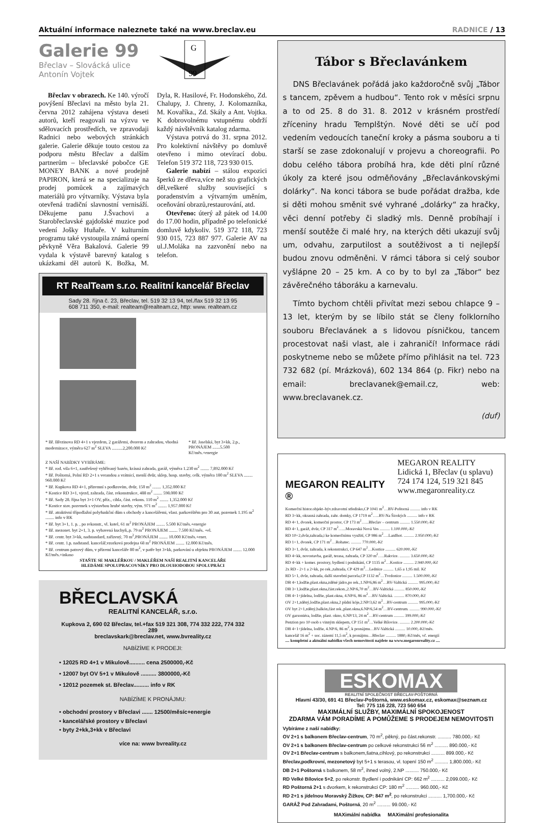Aktuální informace naleznete také na www.breclav.eu RADNICE / 13
Galerie 99
Břeclav – Slovácká ulice
Antonín Vojtek
G
99
Břeclav v obrazech. Ke 140. výročí povýšení Břeclavi na město byla 21. června 2012 zahájena výstava deseti autorů, kteří reagovali na výzvu ve sdělovacích prostředích, ve zpravodaji Radnici nebo webových stránkách galerie. Galerie děkuje touto cestou za podporu městu Břeclav a dalším partnerům – břeclavské pobočce GE MONEY BANK a nové prodejně PAPIRON, která se na specializuje na prodej pomůcek a zajímavých materiálů pro výtvarníky. Výstava byla otevřená tradiční slavnostní vernisáží. Děkujeme panu J.Švachovi a Starobřeclavské gajdošské muzice pod vedení Jošky Huňaře. V kulturním programu také vystoupila známá operní pěvkyně Věra Bakalová. Galerie 99 vydala k výstavě barevný katalog s ukázkami děl autorů K. Božka, M. Dyla, R. Hasilové, Fr. Hodonského, Zd. Chalupy, J. Chreny, J. Kolomazníka, M. Kovaříka., Zd. Skály a Ant. Vojtka. K dobrovolnému vstupnému obdrží každý návštěvník katalog zdarma.
Výstava potrvá do 31. srpna 2012. Pro kolektivní návštěvy po domluvě otevřeno i mimo otevírací dobu. Telefon 519 372 118, 723 930 015.
Galerie nabízí – stálou expozici šperků ze dřeva,více než sto grafických děl,veškeré služby související s poradenstvím a výtvarným uměním, oceňování obrazů,restaurování, atd.
Otevřeno: úterý až pátek od 14.00 do 17.00 hodin, případně po telefonické domluvě kdykoliv. 519 372 118, 723 930 015, 723 887 977. Galerie AV na ul.J.Moláka na zazvonění nebo na telefon.
RT RealTeam s.r.o. Realitní kancelář Břeclav
Sady 28. října č. 23, Břeclav, tel. 519 32 13 94, tel./fax 519 32 13 95
608 711 350, e-mail: realteam@realteam.cz, http: www. realteam.cz
* Bř. Březinova RD 4+1 s vjezdem, 2 garážemi, dvorem a zahradou, vhodná modernizace, výměra 627 m<sup>2</sup> SLEVA ..........2,200.000 Kč
* Bř. Jaselská, byt 3+kk, 2.p., PRONÁJEM .......5.500 Kč/měs.+energie
Z NAŠÍ NABÍDKY VYBÍRÁME:
* Bř. rod. vila 6+1, zastřešený vyhřívaný bazén, krásná zahrada, garáž, výměra 1.230 m<sup>2</sup> ........ 7,892.000 Kč
* Bř. Poštorná, Polní RD 2+1 s verandou a vrátnicí, menší dvůr, sklep, hosp. stavby, celk. výměra 180 m<sup>2</sup> SLEVA ........ 960.000 Kč
* Bř. Kupkova RD 4+1, přízemní s podkrovím, dvůr, 150 m<sup>2</sup> ........ 1,352.000 Kč
* Kostice RD 3+1, vjezd, zahrada, část. rekonstrukce, 488 m<sup>2</sup> ........ 598.000 Kč
* Bř. Sady 28. října byt 3+1 OV, příz., cihla, část. rekons. 110 m<sup>2</sup> ........ 1,352.000 Kč
* Kostice stav. pozemek s výstavbou hrubé stavby, vým. 971 m<sup>2</sup> ........ 1,957.000 Kč
* Bř. atraktivní třípodlažní polyfunkční dům s obchody a kancelářemi, vlast. parkovištěm pro 30 aut, pozemek 1.195 m<sup>2</sup> ........ info v RK
* Bř. byt 3+1, 1. p. , po rekonstr., vl. kotel, 61 m<sup>2</sup> PRONÁJEM ........ 5.500 Kč/měs.+energie
* Bř. mezonet. byt 2+1, 3. p. vybavená kuchyň,.p. 79 m<sup>2</sup> PRONÁJEM ........ 7.500 Kč/měs. +el.
* Bř. centr. byt 3+kk, nadstandard, zařízený, 70 m<sup>2</sup>,PRONÁJEM ........ 10.000 Kč/měs.+ener.
* Bř. centr. 1.p. nadstand. kancelář,vzorková prodejna 68 m<sup>2</sup> PRONÁJEM ........ 12.000 Kč/měs.
* Bř. centrum patrový dům, v přízemí kanceláře 80 m<sup>2</sup>, v patře byt 3+kk, parkování u objektu PRONÁJEM ........ 12.000 Kč/měs.+inkaso
STAŇTE SE MAKLÉŘKOU / MAKLÉŘEM NAŠÍ REALITNÍ KANCELÁŘE
HLEDÁME SPOLUPRACOVNÍKY PRO DLOUHODOBOU SPOLUPRÁCI
BŘECLAVSKÁ
REALITNÍ KANCELÁŘ, s.r.o.
Kupkova 2, 690 02 Břeclav, tel.+fax 519 321 308, 774 332 222, 774 332 289
breclavskark@breclav.net, www.bvreality.cz
NABÍZÍME K PRODEJI:
• 12025 RD 4+1 v Mikulově.......... cena 2500000,-Kč
• 12007 byt OV 5+1 v Mikulově .......... 3800000,-Kč
• 12012 pozemek st. Břeclav.......... info v RK
NABÍZÍME K PRONÁJMU:
• obchodní prostory v Břeclavi ....... 12500/měsíc+energie
• kancelářské prostory v Břeclavi
• byty 2+kk,3+kk v Břeclavi
více na: www bvreality.cz
Tábor s Břeclavánkem
DNS Břeclavánek pořádá jako každoročně svůj „Tábor s tancem, zpěvem a hudbou“. Tento rok v měsíci srpnu a to od 25. 8 do 31. 8. 2012 v krásném prostředí zříceniny hradu Templštýn. Nové děti se učí pod vedením vedoucích taneční kroky a pásma souboru a ti starší se zase zdokonalují v projevu a choreografii. Po dobu celého tábora probíhá hra, kde děti plní různé úkoly za které jsou odměňovány „Břeclavánkovskými dolárky“. Na konci tábora se bude pořádat dražba, kde si děti mohou směnit své vyhrané „dolárky“ za hračky, věci denní potřeby či sladký mls. Denně probíhají i menší soutěže či malé hry, na kterých děti ukazují svůj um, odvahu, zarputilost a soutěživost a ti nejlepší budou znovu odměněni. V rámci tábora si celý soubor vyšlápne 20 – 25 km. A co by to byl za „Tábor“ bez závěrečného táboráku a karnevalu.
Tímto bychom chtěli přivítat mezi sebou chlapce 9 – 13 let, kterým by se líbilo stát se členy folklorního souboru Břeclavánek a s lidovou písničkou, tancem procestovat naši vlast, ale i zahraničí! Informace rádi poskytneme nebo se můžete přímo přihlásit na tel. 723 732 682 (pí. Mrázková), 602 134 864 (p. Fikr) nebo na email: breclavanek@email.cz, web: www.breclavanek.cz.
(duf)
MEGARON REALITY ®
MEGARON REALITY
Lidická 1, Břeclav (u splavu)
724 174 124, 519 321 845
www.megaronreality.cz
Komerční histor.objekt–býv.zdravotní středisko,CP 1041 m<sup>2</sup>…BV-Poštorná .......... info v RK
RD 3+kk, okrasná zahrada, zahr. domky, CP 1719 m<sup>2</sup>…..BV-Na Širokých .......... info v RK
RD 4+1, dvorek, komerční prostor, CP 173 m<sup>2</sup>…...Břeclav – centrum .......... 1.550.000,-Kč
RD 4+1, garáž, dvůr, CP 317 m<sup>2</sup>…...Moravská Nová Ves .......... 1.100.000,-Kč
RD 10+2,dvůr,zahrada,i ke komerčnímu využití, CP 986 m<sup>2</sup>….Lanžhot. .......... 2.950.000,-Kč
RD 1+1, dvorek, CP 171 m<sup>2</sup>…Rohatec. .......... 770.000,-Kč
RD 3+1, dvůr, zahrada, k rekonstrukci, CP 647 m<sup>2</sup>…Kostice .......... 620.000,-Kč
RD 4+kk, novostavba, garáž, terasa, zahrada, CP 320 m<sup>2</sup>…..Rakvice. .......... 3.650.000,-Kč
RD 4+kk + komer. prostory, bydlení i podnikání, CP 1135 m<sup>2</sup>…Kostice .......... 2.940.000,-Kč
2x RD - 2+1 a 2+kk, po rek.,zahrada, CP 429 m<sup>2</sup>…Lednice .......... 1,65 a 1,95 mil. Kč
RD 5+1, dvůr, zahrada, další stavební parcela,CP 1132 m<sup>2</sup>…Tvrdonice .......... 1.500.000,-Kč
DB 4+1,lodžie,plast.okna,zděné jádro,po rek.,1.NP/6,86 m<sup>2</sup>…BV-Valtická .......... 995.000,-Kč
DB 3+1,lodžie,plast.okna,část.rekon.,2.NP/6,70 m<sup>2</sup>…BV-Valtická .......... 850.000,-Kč
DB 4+1+jídelna, lodžie, plast.okna, 4.NP/6, 86 m<sup>2</sup>…BV-Valtická. .......... 870.000,-Kč
OV 2+1,zděný,lodžie,plast.okna,2 půdní kóje,2.NP/3,62 m<sup>2</sup>…BV-centrum .......... 995.000,-Kč
OV byt 2+1,zděný,balkón,část rek.,plast.okna,6.NP/6,54 m<sup>2</sup>…BV-centrum. .......... 990.000,-Kč
OV garsoniéra, lodžie, plast. okno, 6.NP/13, 24 m<sup>2</sup>…BV-centrum .......... 399.000,-Kč
Penzion pro 10 osob s vinným sklepem, CP 151 m<sup>2</sup>…Velké Bílovice. .......... 2.200.000,-Kč
DB 4+1+jídelna, lodžie, 4.NP/6, 86 m<sup>2</sup>, k pronájmu…BV-Valtická .......... 10.000,-Kč/měs.
kancelář 16 m<sup>2</sup> + soc. zázemí 11,5 m<sup>2</sup>, k pronájmu…Břeclav .......... 1880,-Kč/měs, vč. energií
.... kompletní a aktuální nabídku všech nemovitostí najdete na www.megaronreality.cz ....
ESKOMAX
REALITNÍ SPOLEČNOST BŘECLAV-POŠTORNÁ
Hlavní 43/30, 691 41 Břeclav-Poštorná, www.eskomax.cz, eskomax@seznam.cz
Tel: 775 116 228, 723 560 654
MAXIMÁLNÍ SLUŽBY, MAXIMÁLNÍ SPOKOJENOST
ZDARMA VÁM PORADÍME A POMŮŽEME S PRODEJEM NEMOVITOSTI
Vybíráme z naší nabídky:
OV 2+1 s balkonem Břeclav-centrum, 70 m<sup>2</sup>, pěkný, po část.rekonstr. .......... 780.000,- Kč
OV 2+1 s balkonem Břeclav-centrum po celkové rekonstrukci 56 m<sup>2</sup> .......... 890.000,- Kč
OV 2+1 Břeclav-centrum s balkonem,šatna,cihlový, po rekonstrukci .......... 899.000,- Kč
Břeclav,podkrovní, mezonetový byt 5+1 s terasou, vl. topení 150 m<sup>2</sup> .......... 1,800.000,- Kč
DB 2+1 Poštorná s balkonem, 58 m<sup>2</sup>, ihned volný, 2.NP .......... 750.000,- Kč
RD Velké Bílovice 5+2, po rekonstr. Bydlení i podnikání CP: 662 m<sup>2</sup> .......... 2,099.000,- Kč
RD Poštorná 2+1 s dvorkem, k rekonstrukci CP: 180 m<sup>2</sup> .......... 960.000,- Kč
RD 2+1 s jídelnou Moravský Žižkov, CP: 847 m<sup>2</sup>, po rekonstrukci .......... 1,700.000,- Kč
GARÁŽ Pod Zahradami, Poštorná, 20 m<sup>2</sup> .......... 99.000,- Kč
MAXimální nabídka MAXimální profesionalita